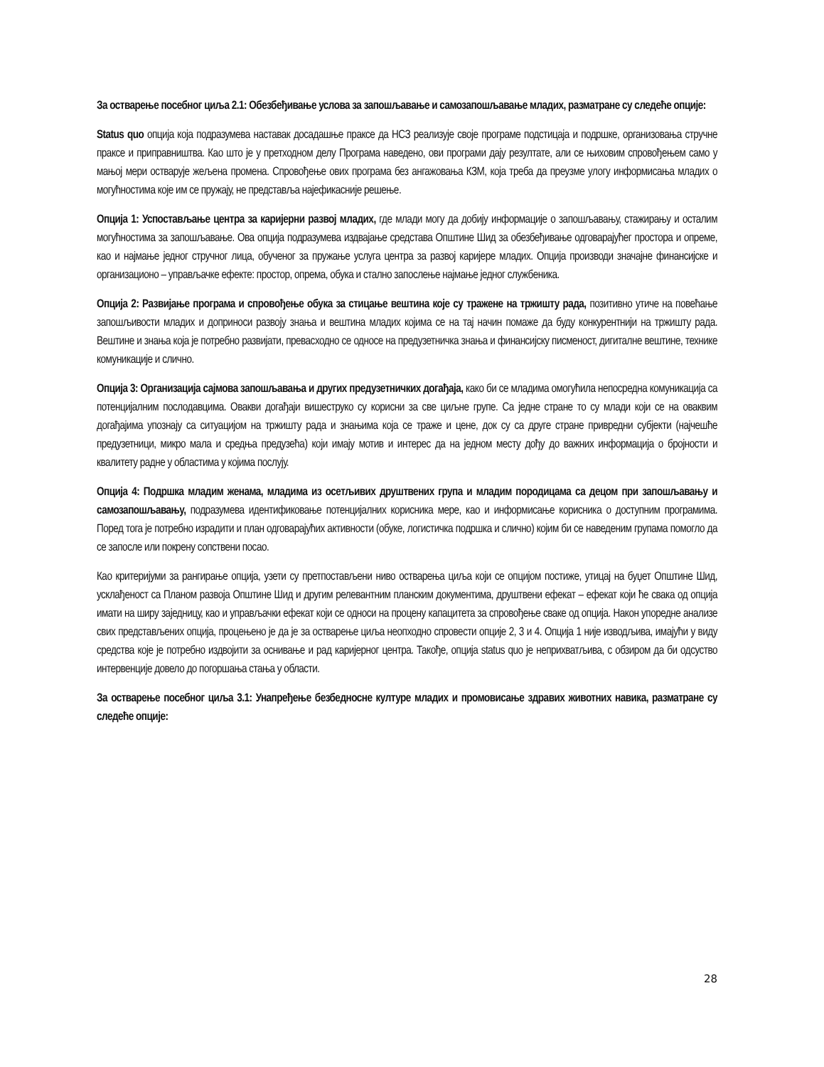За остварење посебног циља 2.1: Обезбеђивање услова за запошљавање и самозапошљавање младих, разматране су следеће опције:
Status quo опција која подразумева наставак досадашње праксе да НСЗ реализује своје програме подстицаја и подршке, организовања стручне праксе и приправништва. Као што је у претходном делу Програма наведено, ови програми дају резултате, али се њиховим спровођењем само у мањој мери остварује жељена промена. Спровођење ових програма без ангажовања КЗМ, која треба да преузме улогу информисања младих о могућностима које им се пружају, не представља најефикасније решење.
Опција 1: Успостављање центра за каријерни развој младих, где млади могу да добију информације о запошљавању, стажирању и осталим могућностима за запошљавање. Ова опција подразумева издвајање средстава Општине Шид за обезбеђивање одговарајућег простора и опреме, као и најмање једног стручног лица, обученог за пружање услуга центра за развој каријере младих. Опција производи значајне финансијске и организационо – управљачке ефекте: простор, опрема, обука и стално запослење најмање једног службеника.
Опција 2: Развијање програма и спровођење обука за стицање вештина које су тражене на тржишту рада, позитивно утиче на повећање запошљивости младих и доприноси развоју знања и вештина младих којима се на тај начин помаже да буду конкурентнији на тржишту рада. Вештине и знања која је потребно развијати, превасходно се односе на предузетничка знања и финансијску писменост, дигиталне вештине, технике комуникације и слично.
Опција 3: Организација сајмова запошљавања и других предузетничких догађаја, како би се младима омогућила непосредна комуникација са потенцијалним послодавцима. Овакви догађаји вишеструко су корисни за све циљне групе. Са једне стране то су млади који се на оваквим догађајима упознају са ситуацијом на тржишту рада и знањима која се траже и цене, док су са друге стране привредни субјекти (најчешће предузетници, микро мала и средња предузећа) који имају мотив и интерес да на једном месту дођу до важних информација о бројности и квалитету радне у областима у којима послују.
Опција 4: Подршка младим женама, младима из осетљивих друштвених група и младим породицама са децом при запошљавању и самозапошљавању, подразумева идентификовање потенцијалних корисника мере, као и информисање корисника о доступним програмима. Поред тога је потребно израдити и план одговарајућих активности (обуке, логистичка подршка и слично) којим би се наведеним групама помогло да се запосле или покрену сопствени посао.
Као критеријуми за рангирање опција, узети су претпостављени ниво остварења циља који се опцијом постиже, утицај на буџет Општине Шид, усклађеност са Планом развоја Општине Шид и другим релевантним планским документима, друштвени ефекат – ефекат који ће свака од опција имати на ширу заједницу, као и управљачки ефекат који се односи на процену капацитета за спровођење сваке од опција. Након упоредне анализе свих представљених опција, процењено је да је за остварење циља неопходно спровести опције 2, 3 и 4. Опција 1 није изводљива, имајући у виду средства које је потребно издвојити за оснивање и рад каријерног центра. Такође, опција status quo је неприхватљива, с обзиром да би одсуство интервенције довело до погоршања стања у области.
За остварење посебног циља 3.1: Унапређење безбедносне културе младих и промовисање здравих животних навика, разматране су следеће опције:
28